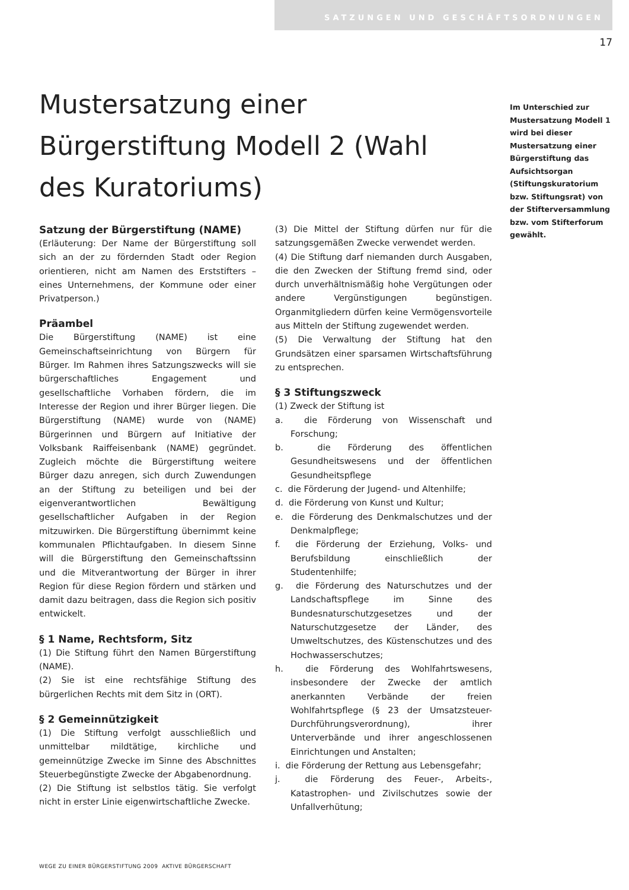SATZUNGEN UND GESCHÄFTSORDNUNGEN
17
Mustersatzung einer Bürgerstiftung Modell 2 (Wahl des Kuratoriums)
Im Unterschied zur Mustersatzung Modell 1 wird bei dieser Mustersatzung einer Bürgerstiftung das Aufsichtsorgan (Stiftungskuratorium bzw. Stiftungsrat) von der Stifterversammlung bzw. vom Stifterforum gewählt.
Satzung der Bürgerstiftung (NAME)
(Erläuterung: Der Name der Bürgerstiftung soll sich an der zu fördernden Stadt oder Region orientieren, nicht am Namen des Erststifters – eines Unternehmens, der Kommune oder einer Privatperson.)
Präambel
Die Bürgerstiftung (NAME) ist eine Gemeinschaftseinrichtung von Bürgern für Bürger. Im Rahmen ihres Satzungszwecks will sie bürgerschaftliches Engagement und gesellschaftliche Vorhaben fördern, die im Interesse der Region und ihrer Bürger liegen. Die Bürgerstiftung (NAME) wurde von (NAME) Bürgerinnen und Bürgern auf Initiative der Volksbank Raiffeisenbank (NAME) gegründet. Zugleich möchte die Bürgerstiftung weitere Bürger dazu anregen, sich durch Zuwendungen an der Stiftung zu beteiligen und bei der eigenverantwortlichen Bewältigung gesellschaftlicher Aufgaben in der Region mitzuwirken. Die Bürgerstiftung übernimmt keine kommunalen Pflichtaufgaben. In diesem Sinne will die Bürgerstiftung den Gemeinschaftssinn und die Mitverantwortung der Bürger in ihrer Region für diese Region fördern und stärken und damit dazu beitragen, dass die Region sich positiv entwickelt.
§ 1 Name, Rechtsform, Sitz
(1) Die Stiftung führt den Namen Bürgerstiftung (NAME).
(2) Sie ist eine rechtsfähige Stiftung des bürgerlichen Rechts mit dem Sitz in (ORT).
§ 2 Gemeinnützigkeit
(1) Die Stiftung verfolgt ausschließlich und unmittelbar mildtätige, kirchliche und gemeinnützige Zwecke im Sinne des Abschnittes Steuerbegünstigte Zwecke der Abgabenordnung.
(2) Die Stiftung ist selbstlos tätig. Sie verfolgt nicht in erster Linie eigenwirtschaftliche Zwecke.
(3) Die Mittel der Stiftung dürfen nur für die satzungsgemäßen Zwecke verwendet werden.
(4) Die Stiftung darf niemanden durch Ausgaben, die den Zwecken der Stiftung fremd sind, oder durch unverhältnismäßig hohe Vergütungen oder andere Vergünstigungen begünstigen. Organmitgliedern dürfen keine Vermögensvorteile aus Mitteln der Stiftung zugewendet werden.
(5) Die Verwaltung der Stiftung hat den Grundsätzen einer sparsamen Wirtschaftsführung zu entsprechen.
§ 3 Stiftungszweck
(1) Zweck der Stiftung ist
a. die Förderung von Wissenschaft und Forschung;
b. die Förderung des öffentlichen Gesundheitswesens und der öffentlichen Gesundheitspflege
c. die Förderung der Jugend- und Altenhilfe;
d. die Förderung von Kunst und Kultur;
e. die Förderung des Denkmalschutzes und der Denkmalpflege;
f. die Förderung der Erziehung, Volks- und Berufsbildung einschließlich der Studentenhilfe;
g. die Förderung des Naturschutzes und der Landschaftspflege im Sinne des Bundesnaturschutzgesetzes und der Naturschutzgesetze der Länder, des Umweltschutzes, des Küstenschutzes und des Hochwasserschutzes;
h. die Förderung des Wohlfahrtswesens, insbesondere der Zwecke der amtlich anerkannten Verbände der freien Wohlfahrtspflege (§ 23 der Umsatzsteuer-Durchführungsverordnung), ihrer Unterverbände und ihrer angeschlossenen Einrichtungen und Anstalten;
i. die Förderung der Rettung aus Lebensgefahr;
j. die Förderung des Feuer-, Arbeits-, Katastrophen- und Zivilschutzes sowie der Unfallverhütung;
WEGE ZU EINER BÜRGERSTIFTUNG 2009 AKTIVE BÜRGERSCHAFT